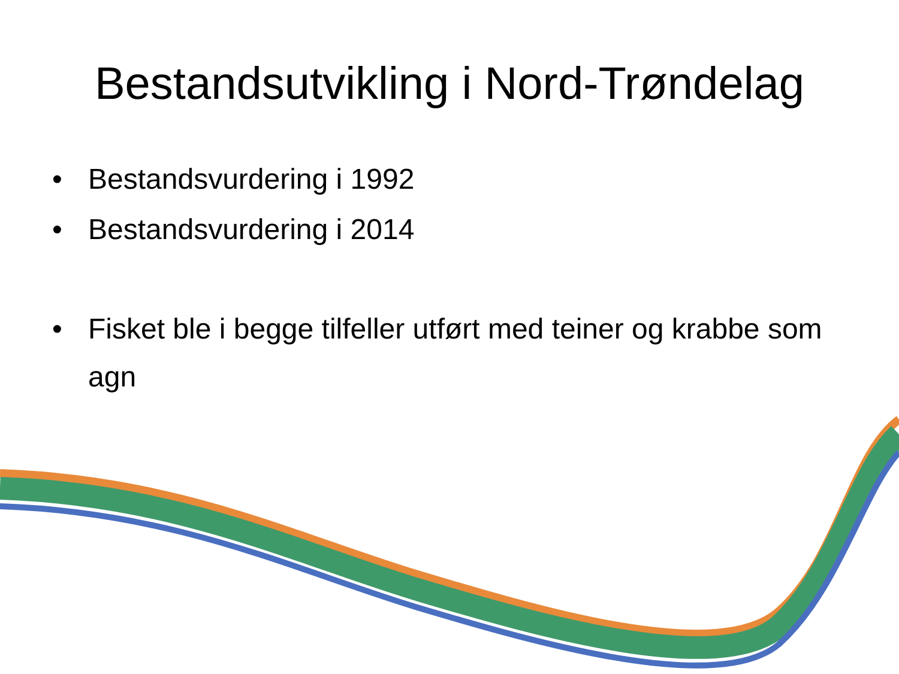Bestandsutvikling i Nord-Trøndelag
• Bestandsvurdering i 1992
• Bestandsvurdering i 2014
• Fisket ble i begge tilfeller utført med teiner og krabbe som agn